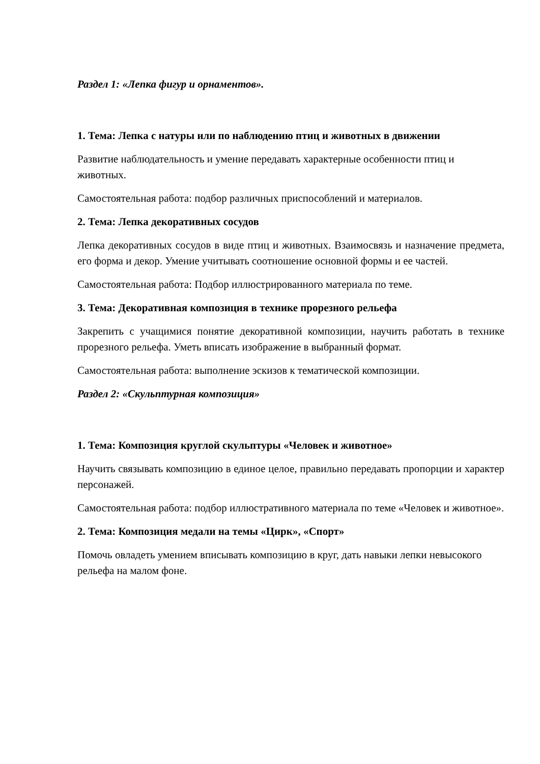Раздел 1: «Лепка фигур и орнаментов».
1. Тема: Лепка с натуры или по наблюдению птиц и животных в движении
Развитие наблюдательность и умение передавать характерные особенности птиц и животных.
Самостоятельная работа: подбор различных приспособлений и материалов.
2. Тема: Лепка декоративных сосудов
Лепка декоративных сосудов в виде птиц и животных. Взаимосвязь и назначение предмета, его форма и декор. Умение учитывать соотношение основной формы и ее частей.
Самостоятельная работа: Подбор иллюстрированного материала по теме.
3. Тема: Декоративная композиция в технике прорезного рельефа
Закрепить с учащимися понятие декоративной композиции, научить работать в технике прорезного рельефа. Уметь вписать изображение в выбранный формат.
Самостоятельная работа: выполнение эскизов к тематической композиции.
Раздел 2: «Скульптурная композиция»
1. Тема: Композиция круглой скульптуры «Человек и животное»
Научить связывать композицию в единое целое, правильно передавать пропорции и характер персонажей.
Самостоятельная работа: подбор иллюстративного материала по теме «Человек и животное».
2. Тема: Композиция медали на темы «Цирк», «Спорт»
Помочь овладеть умением вписывать композицию в круг, дать навыки лепки невысокого рельефа на малом фоне.